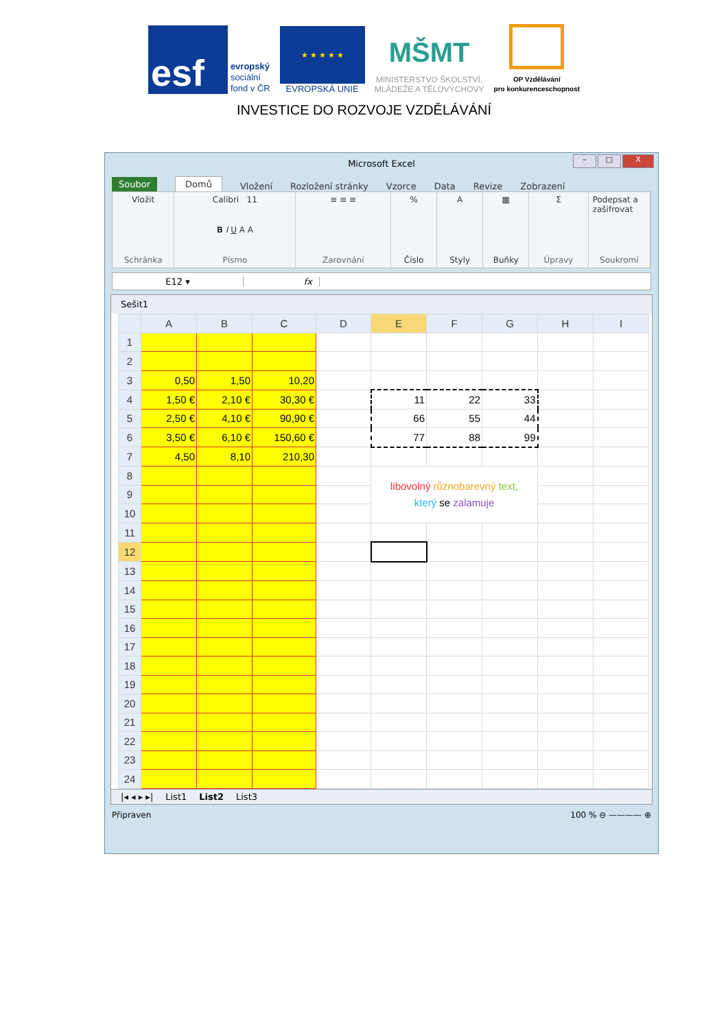esf
evropský
sociální
fond v ČR
★ ★ ★ ★ ★
EVROPSKÁ UNIE
MŠMT
MINISTERSTVO ŠKOLSTVÍ,
MLÁDEŽE A TĚLOVÝCHOVY
OP Vzdělávání
pro konkurenceschopnost
INVESTICE DO ROZVOJE VZDĚLÁVÁNÍ
Microsoft Excel
– □ X
Soubor Domů Vložení Rozložení stránky Vzorce Data Revize Zobrazení
Vložit
Schránka
Calibri 11
B I U A A
Písmo
≡ ≡ ≡
Zarovnání
%
Číslo
A
Styly
▦
Buňky
Σ
Úpravy
Podepsat a zašifrovat
Soukromí
E12 ▾ fx
Sešit1
| | A | B | C | D | E | F | G | H | I |
| --- | --- | --- | --- | --- | --- | --- | --- | --- | --- |
| 1 | | | | | | | | | |
| 2 | | | | | | | | | |
| 3 | 0,50 | 1,50 | 10,20 | | | | | | |
| 4 | 1,50 € | 2,10 € | 30,30 € | | 11 | 22 | 33 | | |
| 5 | 2,50 € | 4,10 € | 90,90 € | | 66 | 55 | 44 | | |
| 6 | 3,50 € | 6,10 € | 150,60 € | | 77 | 88 | 99 | | |
| 7 | 4,50 | 8,10 | 210,30 | | | | | | |
| 8 | | | | | libovolný různobarevný text, který se zalamuje | | | | |
| 9 | | | | | | | | | |
| 10 | | | | | | | | | |
| 11 | | | | | | | | | |
| 12 | | | | | | | | | |
| 13 | | | | | | | | | |
| 14 | | | | | | | | | |
| 15 | | | | | | | | | |
| 16 | | | | | | | | | |
| 17 | | | | | | | | | |
| 18 | | | | | | | | | |
| 19 | | | | | | | | | |
| 20 | | | | | | | | | |
| 21 | | | | | | | | | |
| 22 | | | | | | | | | |
| 23 | | | | | | | | | |
| 24 | | | | | | | | | |
|◂ ◂ ▸ ▸| List1 List2 List3
Připraven 100 % ⊖ ———— ⊕